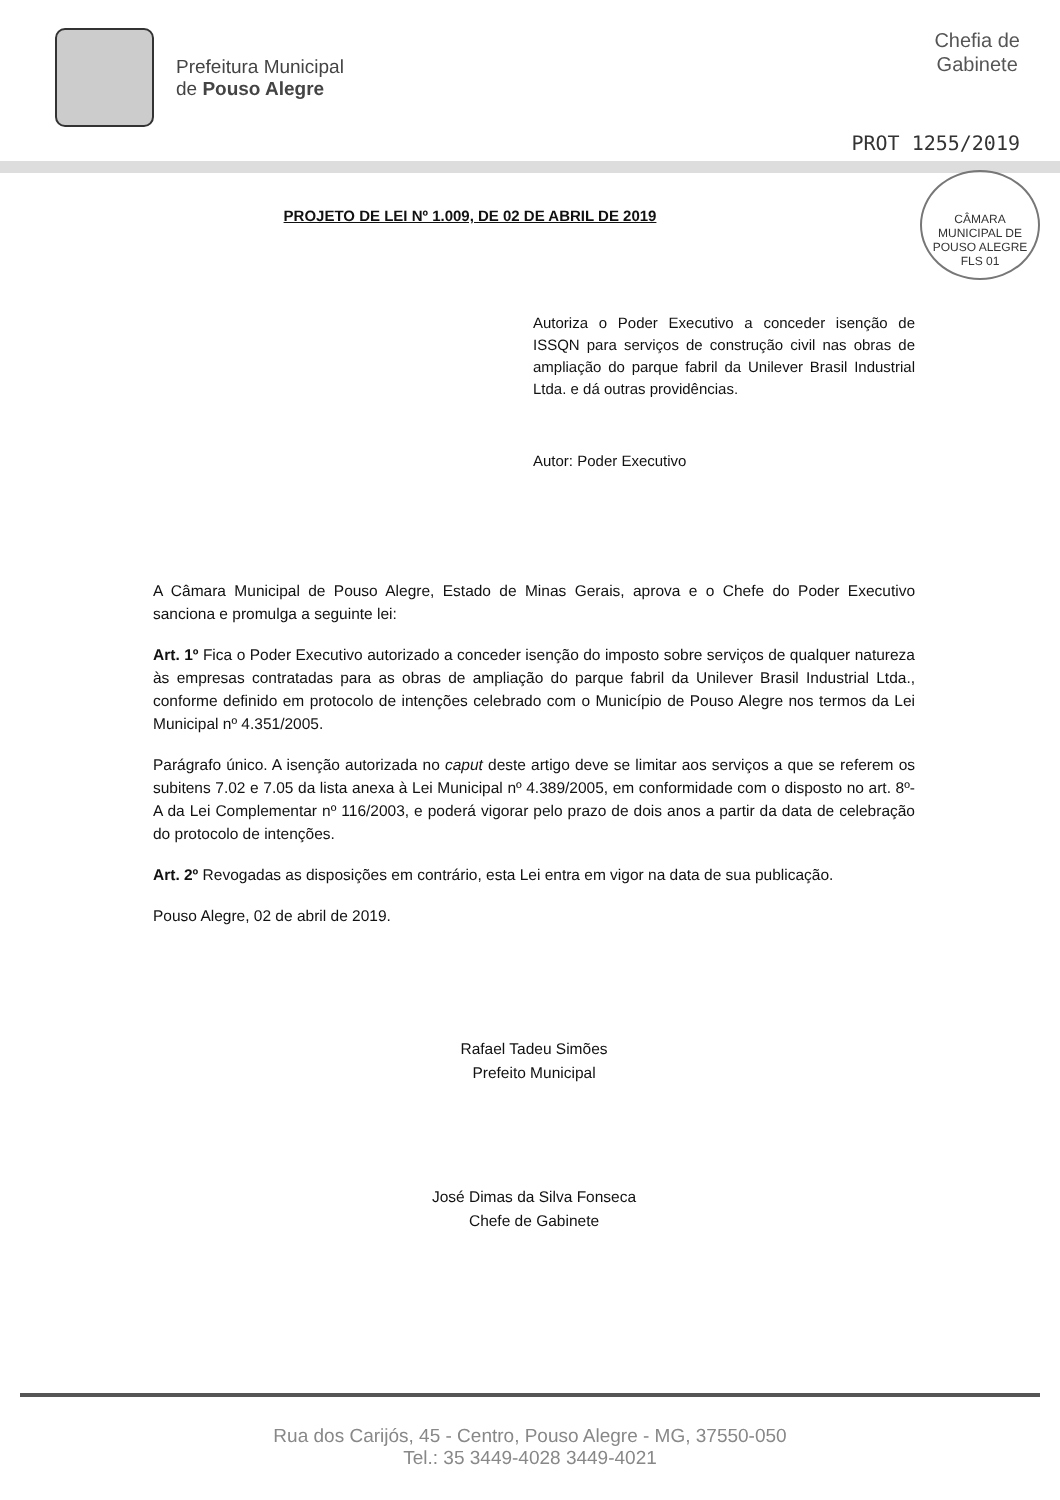Prefeitura Municipal
de Pouso Alegre
Chefia de
Gabinete
PROT 1255/2019
CÂMARA MUNICIPAL DE POUSO ALEGRE
FLS 01
PROJETO DE LEI Nº 1.009, DE 02 DE ABRIL DE 2019
Autoriza o Poder Executivo a conceder isenção de ISSQN para serviços de construção civil nas obras de ampliação do parque fabril da Unilever Brasil Industrial Ltda. e dá outras providências.
Autor: Poder Executivo
A Câmara Municipal de Pouso Alegre, Estado de Minas Gerais, aprova e o Chefe do Poder Executivo sanciona e promulga a seguinte lei:
Art. 1º Fica o Poder Executivo autorizado a conceder isenção do imposto sobre serviços de qualquer natureza às empresas contratadas para as obras de ampliação do parque fabril da Unilever Brasil Industrial Ltda., conforme definido em protocolo de intenções celebrado com o Município de Pouso Alegre nos termos da Lei Municipal nº 4.351/2005.
Parágrafo único. A isenção autorizada no caput deste artigo deve se limitar aos serviços a que se referem os subitens 7.02 e 7.05 da lista anexa à Lei Municipal nº 4.389/2005, em conformidade com o disposto no art. 8º-A da Lei Complementar nº 116/2003, e poderá vigorar pelo prazo de dois anos a partir da data de celebração do protocolo de intenções.
Art. 2º Revogadas as disposições em contrário, esta Lei entra em vigor na data de sua publicação.
Pouso Alegre, 02 de abril de 2019.
Rafael Tadeu Simões
Prefeito Municipal
José Dimas da Silva Fonseca
Chefe de Gabinete
Rua dos Carijós, 45 - Centro, Pouso Alegre - MG, 37550-050
Tel.: 35 3449-4028 3449-4021